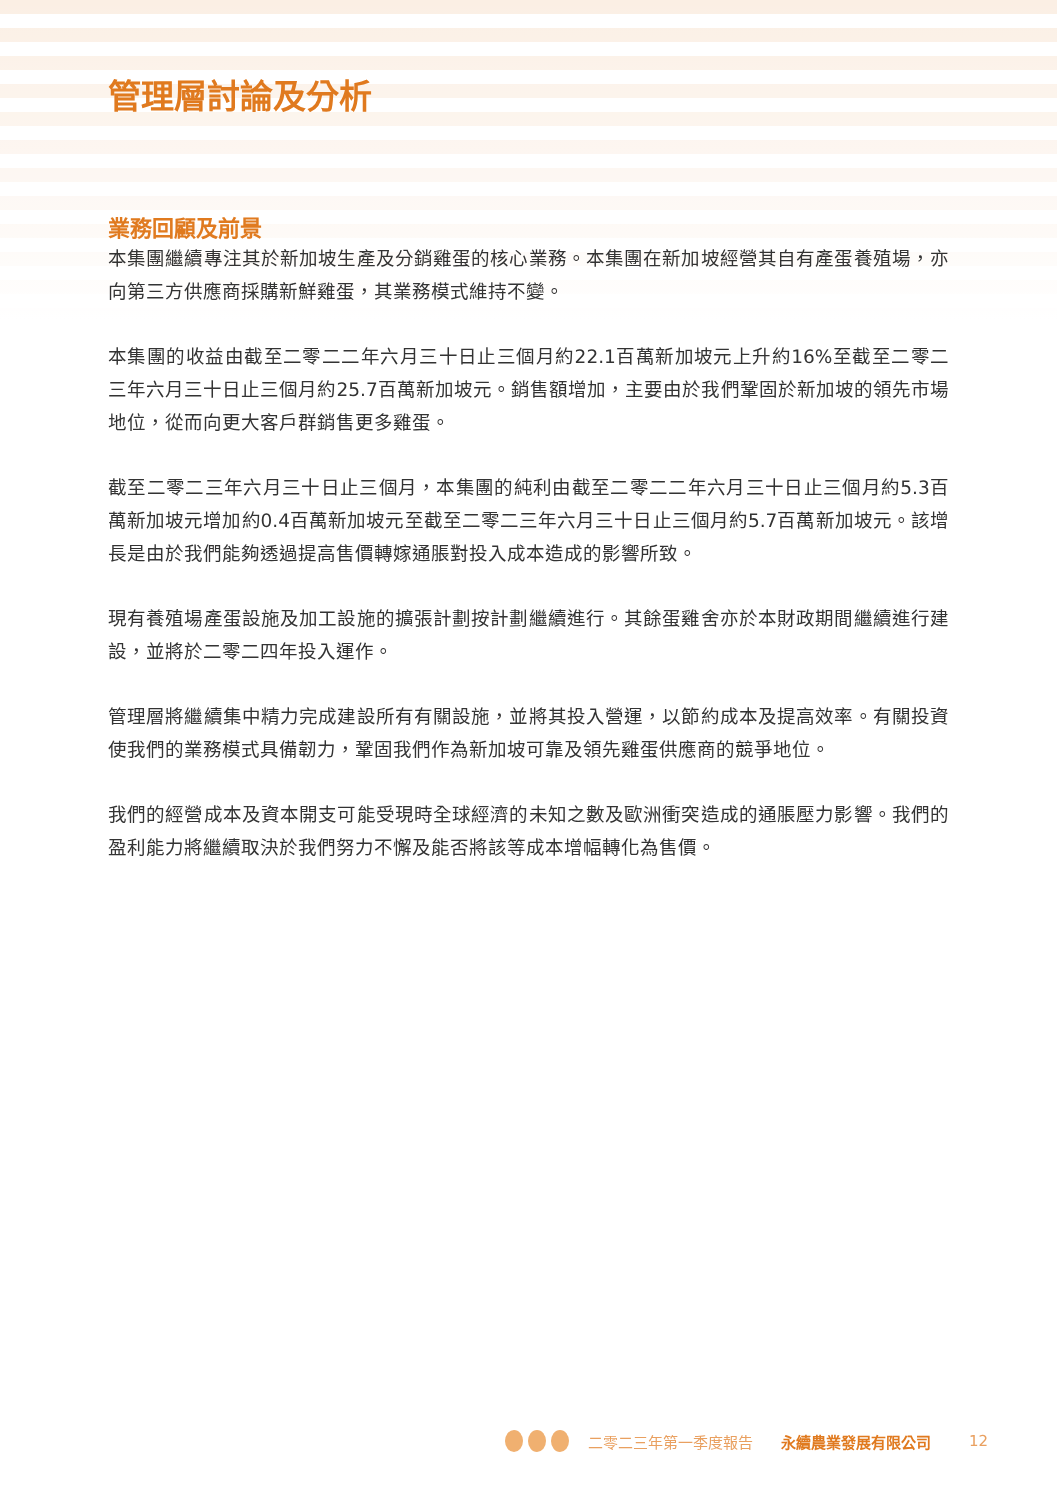管理層討論及分析
業務回顧及前景
本集團繼續專注其於新加坡生產及分銷雞蛋的核心業務。本集團在新加坡經營其自有產蛋養殖場，亦向第三方供應商採購新鮮雞蛋，其業務模式維持不變。
本集團的收益由截至二零二二年六月三十日止三個月約22.1百萬新加坡元上升約16%至截至二零二三年六月三十日止三個月約25.7百萬新加坡元。銷售額增加，主要由於我們鞏固於新加坡的領先市場地位，從而向更大客戶群銷售更多雞蛋。
截至二零二三年六月三十日止三個月，本集團的純利由截至二零二二年六月三十日止三個月約5.3百萬新加坡元增加約0.4百萬新加坡元至截至二零二三年六月三十日止三個月約5.7百萬新加坡元。該增長是由於我們能夠透過提高售價轉嫁通脹對投入成本造成的影響所致。
現有養殖場產蛋設施及加工設施的擴張計劃按計劃繼續進行。其餘蛋雞舍亦於本財政期間繼續進行建設，並將於二零二四年投入運作。
管理層將繼續集中精力完成建設所有有關設施，並將其投入營運，以節約成本及提高效率。有關投資使我們的業務模式具備韌力，鞏固我們作為新加坡可靠及領先雞蛋供應商的競爭地位。
我們的經營成本及資本開支可能受現時全球經濟的未知之數及歐洲衝突造成的通脹壓力影響。我們的盈利能力將繼續取決於我們努力不懈及能否將該等成本增幅轉化為售價。
二零二三年第一季度報告 永續農業發展有限公司 12